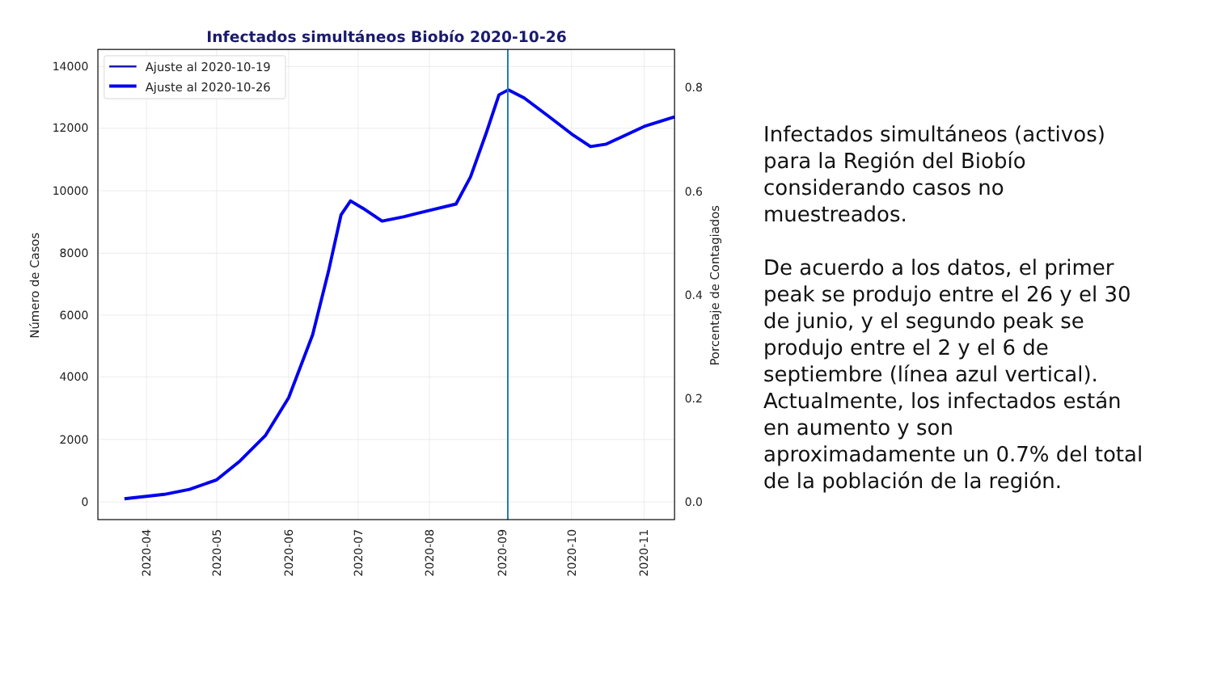Infectados simultáneos Biobío 2020-10-26
Ajuste al 2020-10-19
Ajuste al 2020-10-26
14000
12000
10000
8000
6000
4000
2000
0
0.8
0.6
0.4
0.2
0.0
Número de Casos
Porcentaje de Contagiados
2020-04
2020-05
2020-06
2020-07
2020-08
2020-09
2020-10
2020-11
Infectados simultáneos (activos) para la Región del Biobío considerando casos no muestreados.
De acuerdo a los datos, el primer peak se produjo entre el 26 y el 30 de junio, y el segundo peak se produjo entre el 2 y el 6 de septiembre (línea azul vertical). Actualmente, los infectados están en aumento y son aproximadamente un 0.7% del total de la población de la región.